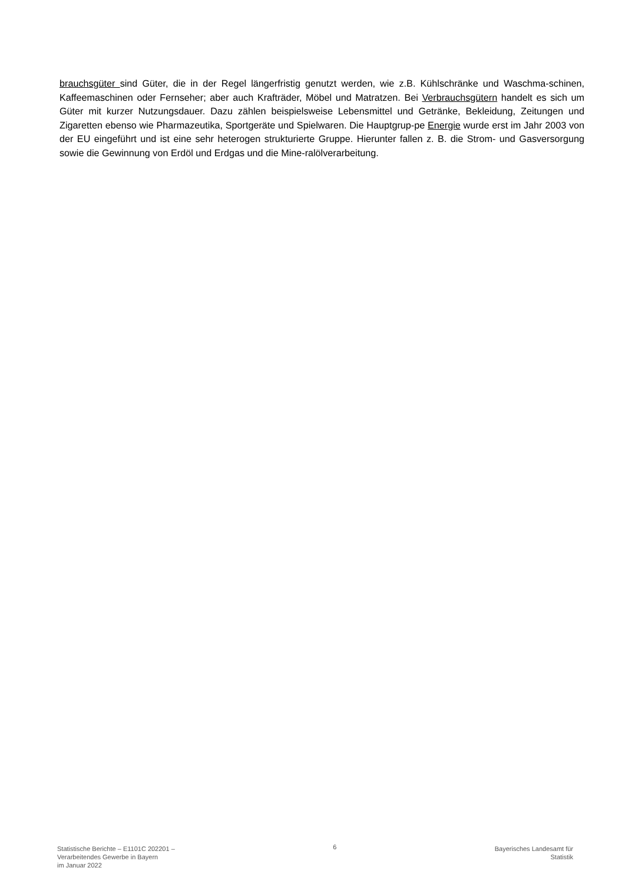brauchsgüter sind Güter, die in der Regel längerfristig genutzt werden, wie z.B. Kühlschränke und Waschma-schinen, Kaffeemaschinen oder Fernseher; aber auch Krafträder, Möbel und Matratzen. Bei Verbrauchsgütern handelt es sich um Güter mit kurzer Nutzungsdauer. Dazu zählen beispielsweise Lebensmittel und Getränke, Bekleidung, Zeitungen und Zigaretten ebenso wie Pharmazeutika, Sportgeräte und Spielwaren. Die Hauptgrup-pe Energie wurde erst im Jahr 2003 von der EU eingeführt und ist eine sehr heterogen strukturierte Gruppe. Hierunter fallen z. B. die Strom- und Gasversorgung sowie die Gewinnung von Erdöl und Erdgas und die Mine-ralölverarbeitung.
Statistische Berichte – E1101C 202201 –
Verarbeitendes Gewerbe in Bayern
im Januar 2022
6 Bayerisches Landesamt für
Statistik